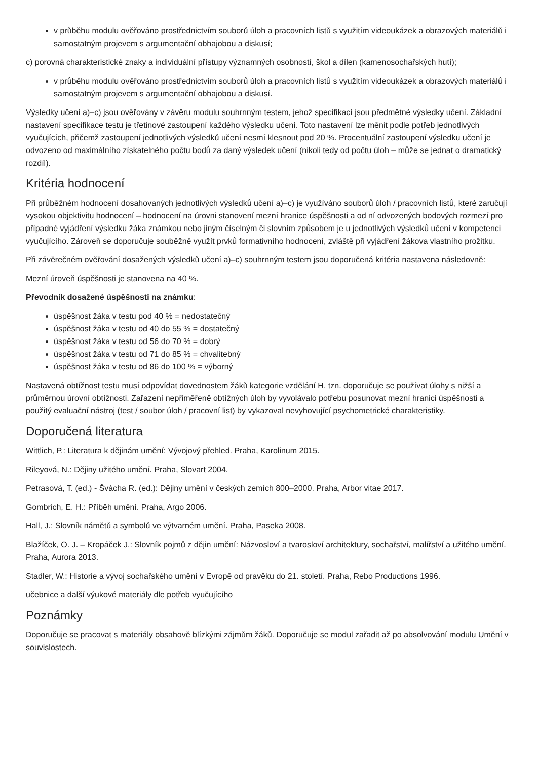v průběhu modulu ověřováno prostřednictvím souborů úloh a pracovních listů s využitím videoukázek a obrazových materiálů i samostatným projevem s argumentační obhajobou a diskusí;
c) porovná charakteristické znaky a individuální přístupy významných osobností, škol a dílen (kamenosochařských hutí);
v průběhu modulu ověřováno prostřednictvím souborů úloh a pracovních listů s využitím videoukázek a obrazových materiálů i samostatným projevem s argumentační obhajobou a diskusí.
Výsledky učení a)–c) jsou ověřovány v závěru modulu souhrnným testem, jehož specifikací jsou předmětné výsledky učení. Základní nastavení specifikace testu je třetinové zastoupení každého výsledku učení. Toto nastavení lze měnit podle potřeb jednotlivých vyučujících, přičemž zastoupení jednotlivých výsledků učení nesmí klesnout pod 20 %. Procentuální zastoupení výsledku učení je odvozeno od maximálního získatelného počtu bodů za daný výsledek učení (nikoli tedy od počtu úloh – může se jednat o dramatický rozdíl).
Kritéria hodnocení
Při průběžném hodnocení dosahovaných jednotlivých výsledků učení a)–c) je využíváno souborů úloh / pracovních listů, které zaručují vysokou objektivitu hodnocení – hodnocení na úrovni stanovení mezní hranice úspěšnosti a od ní odvozených bodových rozmezí pro případné vyjádření výsledku žáka známkou nebo jiným číselným či slovním způsobem je u jednotlivých výsledků učení v kompetenci vyučujícího. Zároveň se doporučuje souběžně využít prvků formativního hodnocení, zvláště při vyjádření žákova vlastního prožitku.
Při závěrečném ověřování dosažených výsledků učení a)–c) souhrnným testem jsou doporučená kritéria nastavena následovně:
Mezní úroveň úspěšnosti je stanovena na 40 %.
Převodník dosažené úspěšnosti na známku:
úspěšnost žáka v testu pod 40 % = nedostatečný
úspěšnost žáka v testu od 40 do 55 % = dostatečný
úspěšnost žáka v testu od 56 do 70 % = dobrý
úspěšnost žáka v testu od 71 do 85 % = chvalitebný
úspěšnost žáka v testu od 86 do 100 % = výborný
Nastavená obtížnost testu musí odpovídat dovednostem žáků kategorie vzdělání H, tzn. doporučuje se používat úlohy s nižší a průměrnou úrovní obtížnosti. Zařazení nepřiměřeně obtížných úloh by vyvolávalo potřebu posunovat mezní hranici úspěšnosti a použitý evaluační nástroj (test / soubor úloh / pracovní list) by vykazoval nevyhovující psychometrické charakteristiky.
Doporučená literatura
Wittlich, P.: Literatura k dějinám umění: Vývojový přehled. Praha, Karolinum 2015.
Rileyová, N.: Dějiny užitého umění. Praha, Slovart 2004.
Petrasová, T. (ed.) - Švácha R. (ed.): Dějiny umění v českých zemích 800–2000. Praha, Arbor vitae 2017.
Gombrich, E. H.: Příběh umění. Praha, Argo 2006.
Hall, J.: Slovník námětů a symbolů ve výtvarném umění. Praha, Paseka 2008.
Blažíček, O. J. – Kropáček J.: Slovník pojmů z dějin umění: Názvosloví a tvarosloví architektury, sochařství, malířství a užitého umění. Praha, Aurora 2013.
Stadler, W.: Historie a vývoj sochařského umění v Evropě od pravěku do 21. století. Praha, Rebo Productions 1996.
učebnice a další výukové materiály dle potřeb vyučujícího
Poznámky
Doporučuje se pracovat s materiály obsahově blízkými zájmům žáků. Doporučuje se modul zařadit až po absolvování modulu Umění v souvislostech.